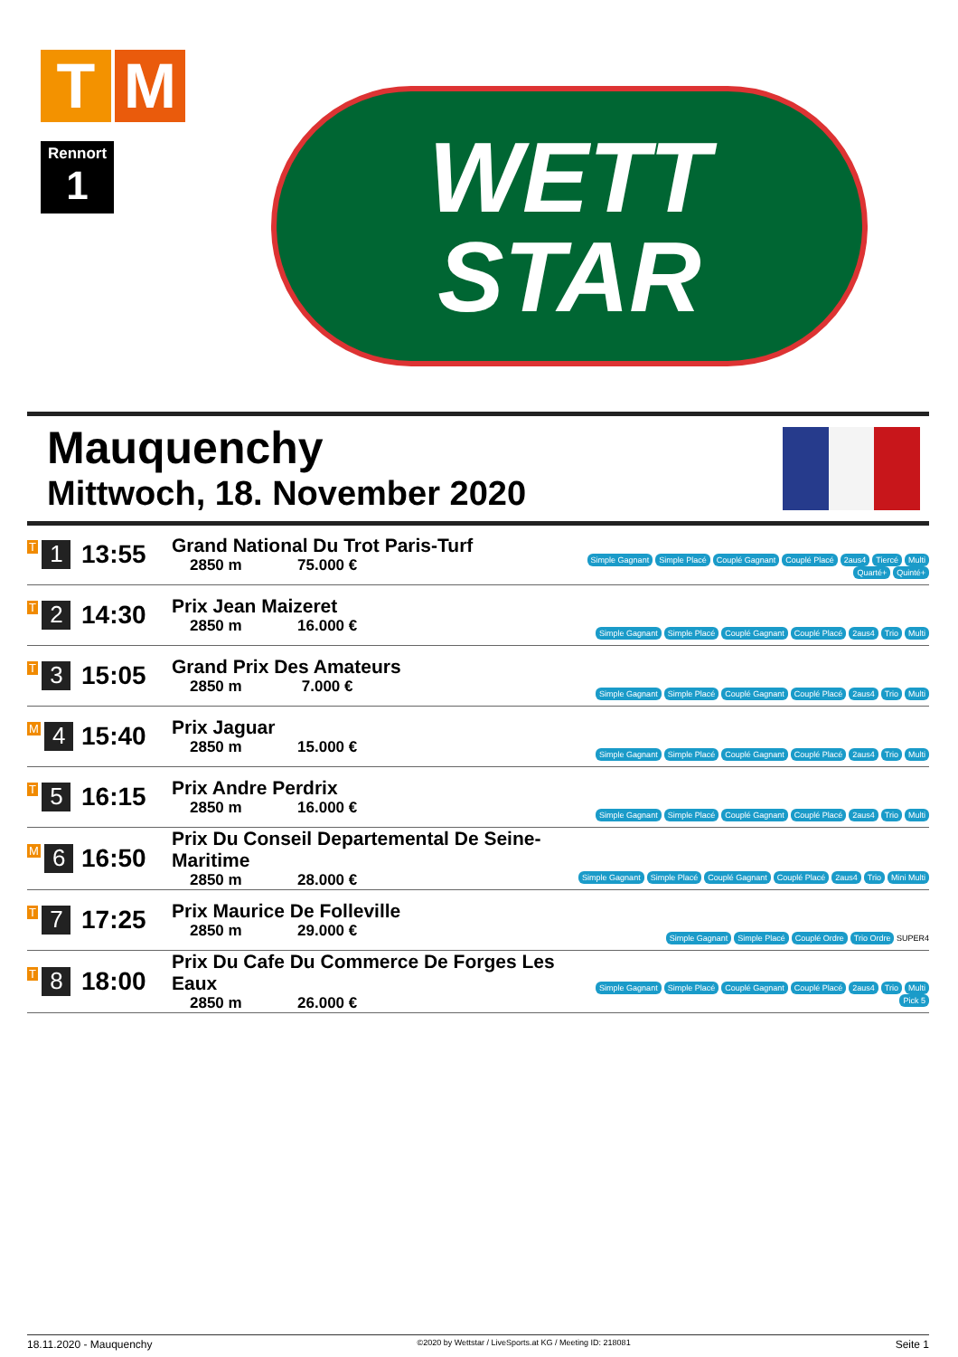T M
Rennort
1
WETT
STAR
Mauquenchy
Mittwoch, 18. November 2020
| T 1 | 13:55 | Grand National Du Trot Paris-Turf 2850 m 75.000 € | Simple Gagnant Simple Placé Couplé Gagnant Couplé Placé 2aus4 Tiercé Multi Quarté+ Quinté+ |
| T 2 | 14:30 | Prix Jean Maizeret 2850 m 16.000 € | Simple Gagnant Simple Placé Couplé Gagnant Couplé Placé 2aus4 Trio Multi |
| T 3 | 15:05 | Grand Prix Des Amateurs 2850 m 7.000 € | Simple Gagnant Simple Placé Couplé Gagnant Couplé Placé 2aus4 Trio Multi |
| M 4 | 15:40 | Prix Jaguar 2850 m 15.000 € | Simple Gagnant Simple Placé Couplé Gagnant Couplé Placé 2aus4 Trio Multi |
| T 5 | 16:15 | Prix Andre Perdrix 2850 m 16.000 € | Simple Gagnant Simple Placé Couplé Gagnant Couplé Placé 2aus4 Trio Multi |
| M 6 | 16:50 | Prix Du Conseil Departemental De Seine-Maritime 2850 m 28.000 € | Simple Gagnant Simple Placé Couplé Gagnant Couplé Placé 2aus4 Trio Mini Multi |
| T 7 | 17:25 | Prix Maurice De Folleville 2850 m 29.000 € | Simple Gagnant Simple Placé Couplé Ordre Trio Ordre SUPER4 |
| T 8 | 18:00 | Prix Du Cafe Du Commerce De Forges Les Eaux 2850 m 26.000 € | Simple Gagnant Simple Placé Couplé Gagnant Couplé Placé 2aus4 Trio Multi Pick 5 |
18.11.2020 - Mauquenchy ©2020 by Wettstar / LiveSports.at KG / Meeting ID: 218081 Seite 1